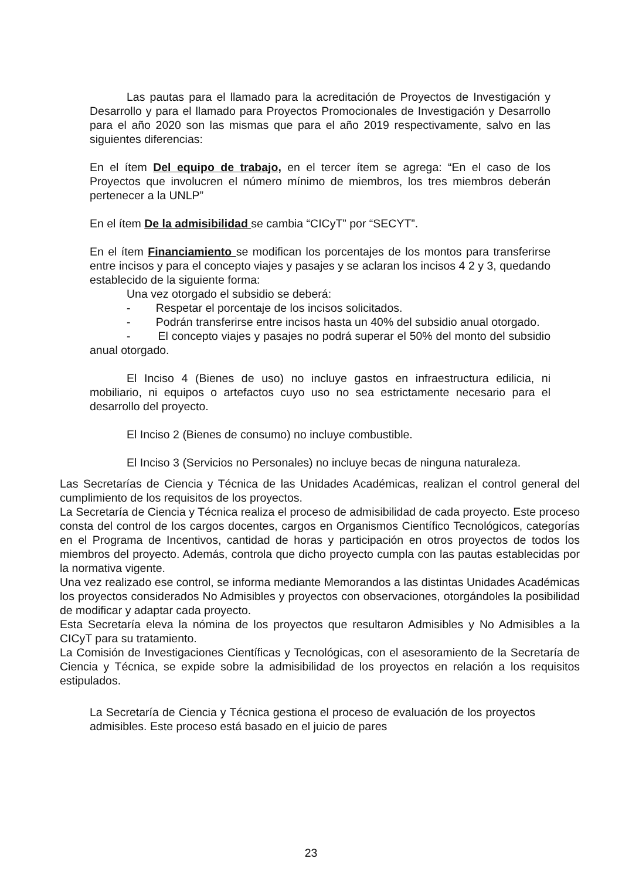Las pautas para el llamado para la acreditación de Proyectos de Investigación y Desarrollo y para el llamado para Proyectos Promocionales de Investigación y Desarrollo para el año 2020 son las mismas que para el año 2019 respectivamente, salvo en las siguientes diferencias:
En el ítem Del equipo de trabajo, en el tercer ítem se agrega: “En el caso de los Proyectos que involucren el número mínimo de miembros, los tres miembros deberán pertenecer a la UNLP”
En el ítem De la admisibilidad se cambia “CICyT” por “SECYT”.
En el ítem Financiamiento se modifican los porcentajes de los montos para transferirse entre incisos y para el concepto viajes y pasajes y se aclaran los incisos 4 2 y 3, quedando establecido de la siguiente forma:
Una vez otorgado el subsidio se deberá:
- Respetar el porcentaje de los incisos solicitados.
- Podrán transferirse entre incisos hasta un 40% del subsidio anual otorgado.
- El concepto viajes y pasajes no podrá superar el 50% del monto del subsidio anual otorgado.
El Inciso 4 (Bienes de uso) no incluye gastos en infraestructura edilicia, ni mobiliario, ni equipos o artefactos cuyo uso no sea estrictamente necesario para el desarrollo del proyecto.
El Inciso 2 (Bienes de consumo) no incluye combustible.
El Inciso 3 (Servicios no Personales) no incluye becas de ninguna naturaleza.
Las Secretarías de Ciencia y Técnica de las Unidades Académicas, realizan el control general del cumplimiento de los requisitos de los proyectos.
La Secretaría de Ciencia y Técnica realiza el proceso de admisibilidad de cada proyecto. Este proceso consta del control de los cargos docentes, cargos en Organismos Científico Tecnológicos, categorías en el Programa de Incentivos, cantidad de horas y participación en otros proyectos de todos los miembros del proyecto. Además, controla que dicho proyecto cumpla con las pautas establecidas por la normativa vigente.
Una vez realizado ese control, se informa mediante Memorandos a las distintas Unidades Académicas los proyectos considerados No Admisibles y proyectos con observaciones, otorgándoles la posibilidad de modificar y adaptar cada proyecto.
Esta Secretaría eleva la nómina de los proyectos que resultaron Admisibles y No Admisibles a la CICyT para su tratamiento.
La Comisión de Investigaciones Científicas y Tecnológicas, con el asesoramiento de la Secretaría de Ciencia y Técnica, se expide sobre la admisibilidad de los proyectos en relación a los requisitos estipulados.
La Secretaría de Ciencia y Técnica gestiona el proceso de evaluación de los proyectos admisibles. Este proceso está basado en el juicio de pares
23